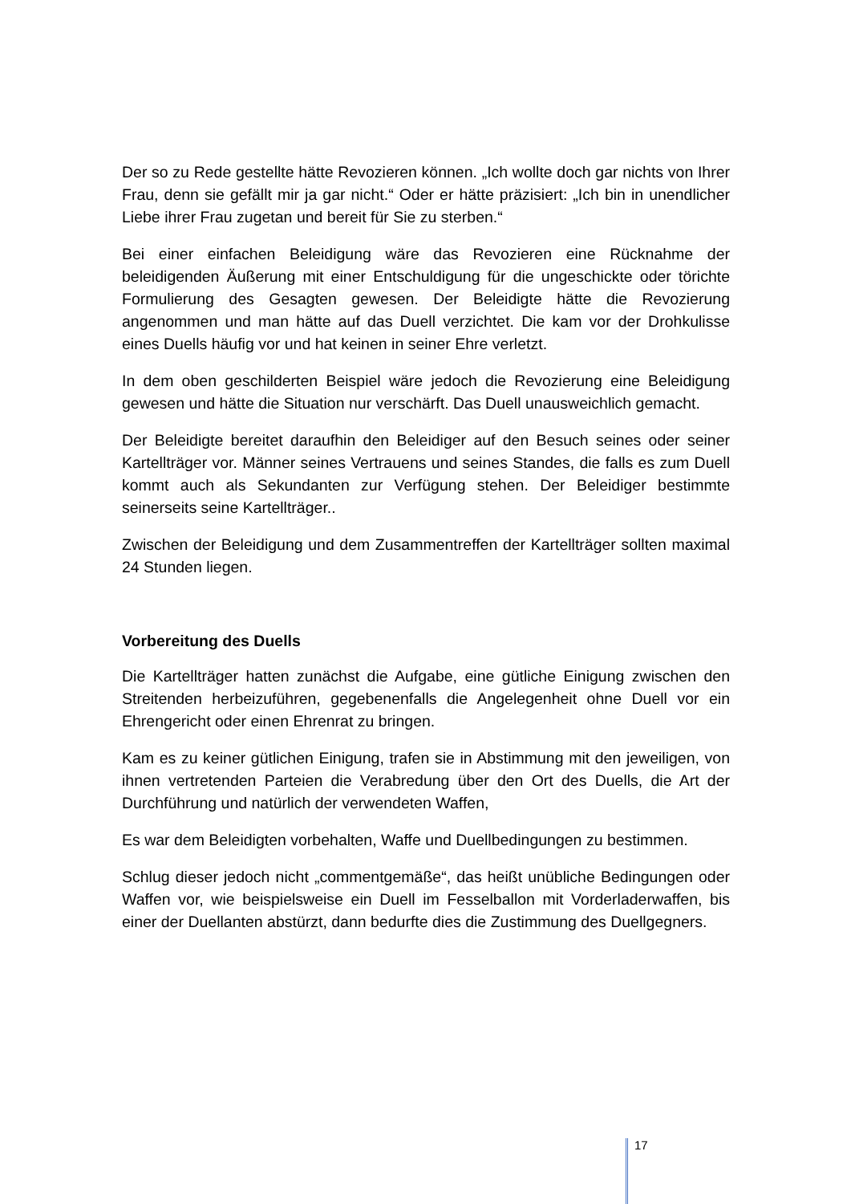Der so zu Rede gestellte hätte Revozieren können. „Ich wollte doch gar nichts von Ihrer Frau, denn sie gefällt mir ja gar nicht.“ Oder er hätte präzisiert: „Ich bin in unendlicher Liebe ihrer Frau zugetan und bereit für Sie zu sterben.“
Bei einer einfachen Beleidigung wäre das Revozieren eine Rücknahme der beleidigenden Äußerung mit einer Entschuldigung für die ungeschickte oder törichte Formulierung des Gesagten gewesen. Der Beleidigte hätte die Revozierung angenommen und man hätte auf das Duell verzichtet. Die kam vor der Drohkulisse eines Duells häufig vor und hat keinen in seiner Ehre verletzt.
In dem oben geschilderten Beispiel wäre jedoch die Revozierung eine Beleidigung gewesen und hätte die Situation nur verschärft. Das Duell unausweichlich gemacht.
Der Beleidigte bereitet daraufhin den Beleidiger auf den Besuch seines oder seiner Kartellträger vor. Männer seines Vertrauens und seines Standes, die falls es zum Duell kommt auch als Sekundanten zur Verfügung stehen. Der Beleidiger bestimmte seinerseits seine Kartellträger..
Zwischen der Beleidigung und dem Zusammentreffen der Kartellträger sollten maximal 24 Stunden liegen.
Vorbereitung des Duells
Die Kartellträger hatten zunächst die Aufgabe, eine gütliche Einigung zwischen den Streitenden herbeizuführen, gegebenenfalls die Angelegenheit ohne Duell vor ein Ehrengericht oder einen Ehrenrat zu bringen.
Kam es zu keiner gütlichen Einigung, trafen sie in Abstimmung mit den jeweiligen, von ihnen vertretenden Parteien die Verabredung über den Ort des Duells, die Art der Durchführung und natürlich der verwendeten Waffen,
Es war dem Beleidigten vorbehalten, Waffe und Duellbedingungen zu bestimmen.
Schlug dieser jedoch nicht „commentgemäße“, das heißt unübliche Bedingungen oder Waffen vor, wie beispielsweise ein Duell im Fesselballon mit Vorderladerwaffen, bis einer der Duellanten abstürzt, dann bedurfte dies die Zustimmung des Duellgegners.
17